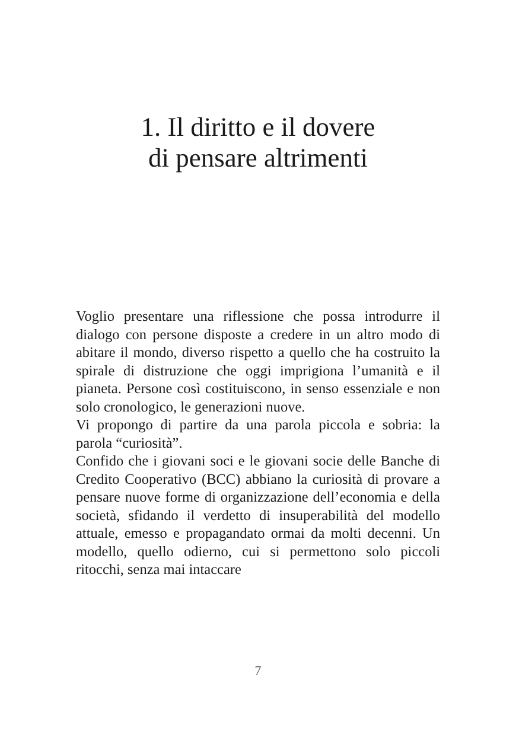1. Il diritto e il dovere
di pensare altrimenti
Voglio presentare una riflessione che possa introdurre il dialogo con persone disposte a credere in un altro modo di abitare il mondo, diverso rispetto a quello che ha costruito la spirale di distruzione che oggi imprigiona l’umanità e il pianeta. Persone così costituiscono, in senso essenziale e non solo cronologico, le generazioni nuove.
Vi propongo di partire da una parola piccola e sobria: la parola “curiosità”.
Confido che i giovani soci e le giovani socie delle Banche di Credito Cooperativo (BCC) abbiano la curiosità di provare a pensare nuove forme di organizzazione dell’economia e della società, sfidando il verdetto di insuperabilità del modello attuale, emesso e propagandato ormai da molti decenni. Un modello, quello odierno, cui si permettono solo piccoli ritocchi, senza mai intaccare
7